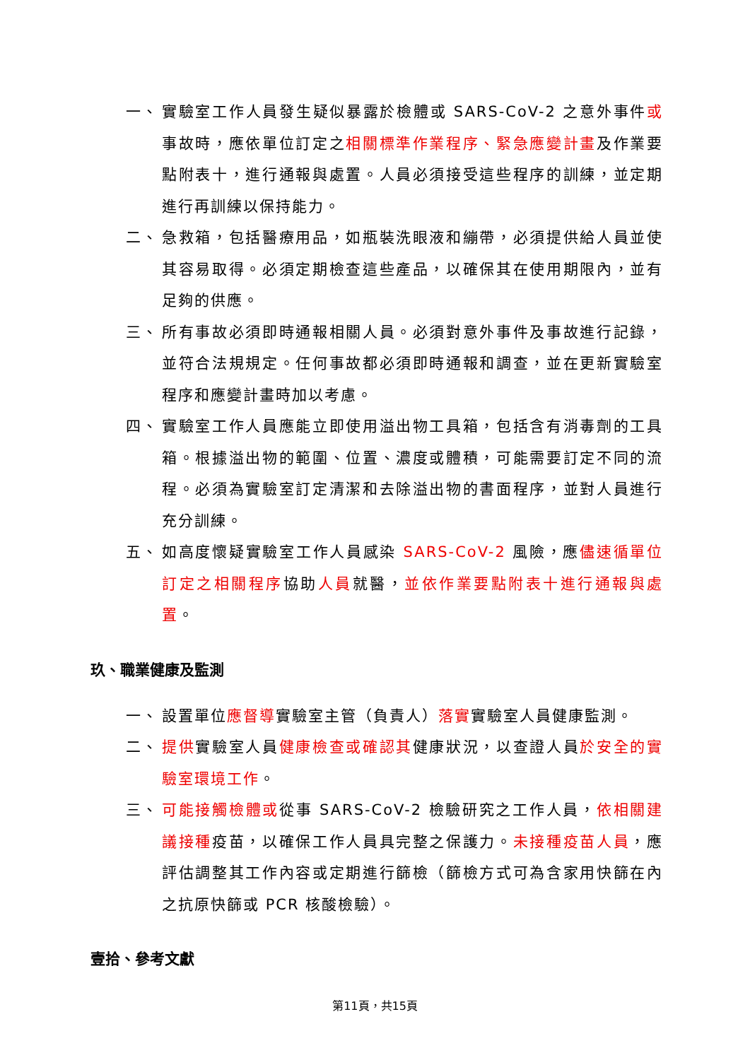一、 實驗室工作人員發生疑似暴露於檢體或 SARS-CoV-2 之意外事件或事故時，應依單位訂定之相關標準作業程序、緊急應變計畫及作業要點附表十，進行通報與處置。人員必須接受這些程序的訓練，並定期進行再訓練以保持能力。
二、 急救箱，包括醫療用品，如瓶裝洗眼液和繃帶，必須提供給人員並使其容易取得。必須定期檢查這些產品，以確保其在使用期限內，並有足夠的供應。
三、 所有事故必須即時通報相關人員。必須對意外事件及事故進行記錄，並符合法規規定。任何事故都必須即時通報和調查，並在更新實驗室程序和應變計畫時加以考慮。
四、 實驗室工作人員應能立即使用溢出物工具箱，包括含有消毒劑的工具箱。根據溢出物的範圍、位置、濃度或體積，可能需要訂定不同的流程。必須為實驗室訂定清潔和去除溢出物的書面程序，並對人員進行充分訓練。
五、 如高度懷疑實驗室工作人員感染 SARS-CoV-2 風險，應儘速循單位訂定之相關程序協助人員就醫，並依作業要點附表十進行通報與處置。
玖、職業健康及監測
一、 設置單位應督導實驗室主管（負責人）落實實驗室人員健康監測。
二、 提供實驗室人員健康檢查或確認其健康狀況，以查證人員於安全的實驗室環境工作。
三、 可能接觸檢體或從事 SARS-CoV-2 檢驗研究之工作人員，依相關建議接種疫苗，以確保工作人員具完整之保護力。未接種疫苗人員，應評估調整其工作內容或定期進行篩檢（篩檢方式可為含家用快篩在內之抗原快篩或 PCR 核酸檢驗）。
壹拾、參考文獻
第11頁，共15頁